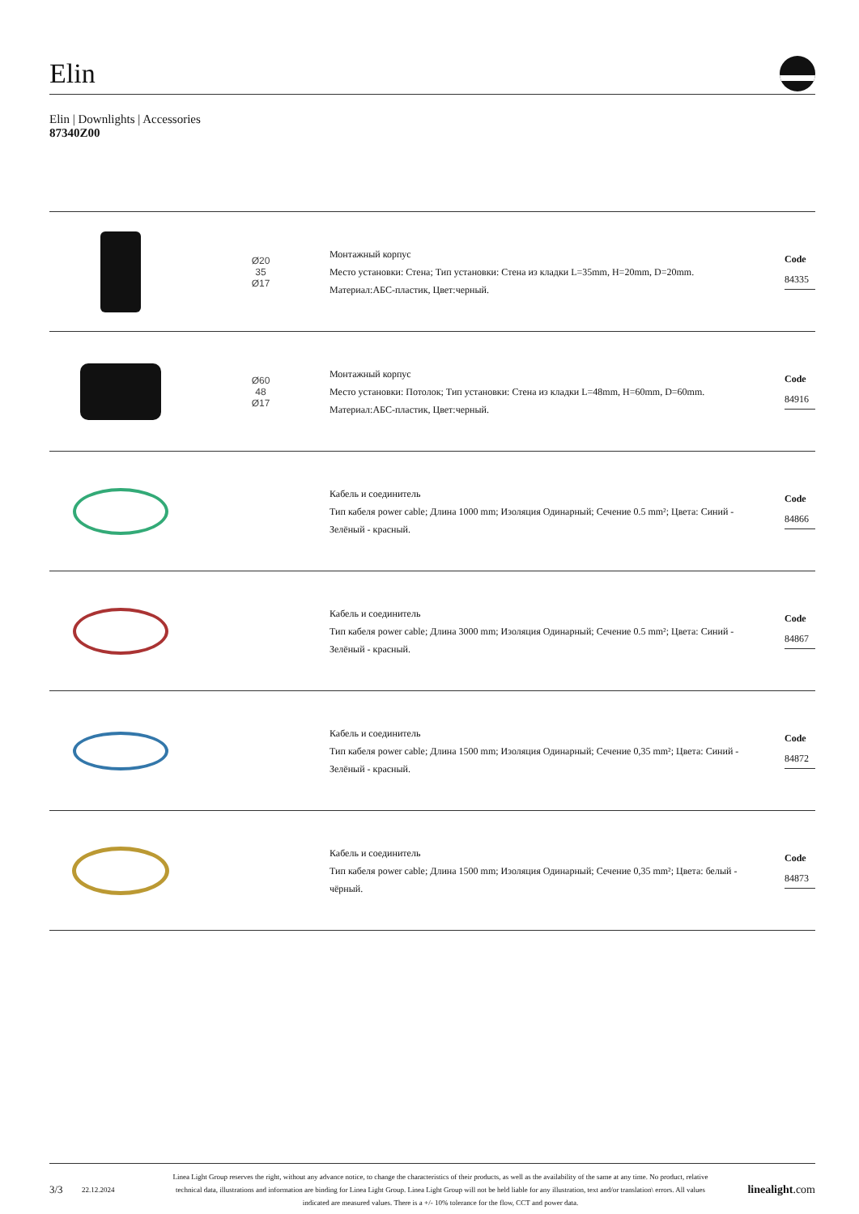Elin
Elin | Downlights | Accessories
87340Z00
Ø20
35
Ø17
Монтажный корпус
Место установки: Стена; Тип установки: Стена из кладки L=35mm, H=20mm, D=20mm.
Материал:АБС-пластик, Цвет:черный.
Code
84335
Ø60
48
Ø17
Монтажный корпус
Место установки: Потолок; Тип установки: Стена из кладки L=48mm, H=60mm, D=60mm.
Материал:АБС-пластик, Цвет:черный.
Code
84916
Кабель и соединитель
Тип кабеля power cable; Длина 1000 mm; Изоляция Одинарный; Сечение 0.5 mm²; Цвета: Синий - Зелёный - красный.
Code
84866
Кабель и соединитель
Тип кабеля power cable; Длина 3000 mm; Изоляция Одинарный; Сечение 0.5 mm²; Цвета: Синий - Зелёный - красный.
Code
84867
Кабель и соединитель
Тип кабеля power cable; Длина 1500 mm; Изоляция Одинарный; Сечение 0,35 mm²; Цвета: Синий - Зелёный - красный.
Code
84872
Кабель и соединитель
Тип кабеля power cable; Длина 1500 mm; Изоляция Одинарный; Сечение 0,35 mm²; Цвета: белый - чёрный.
Code
84873
3/3 22.12.2024 Linea Light Group reserves the right, without any advance notice, to change the characteristics of their products, as well as the availability of the same at any time. No product, relative technical data, illustrations and information are binding for Linea Light Group. Linea Light Group will not be held liable for any illustration, text and/or translation\ errors. All values indicated are measured values. There is a +/- 10% tolerance for the flow, CCT and power data. linealight.com